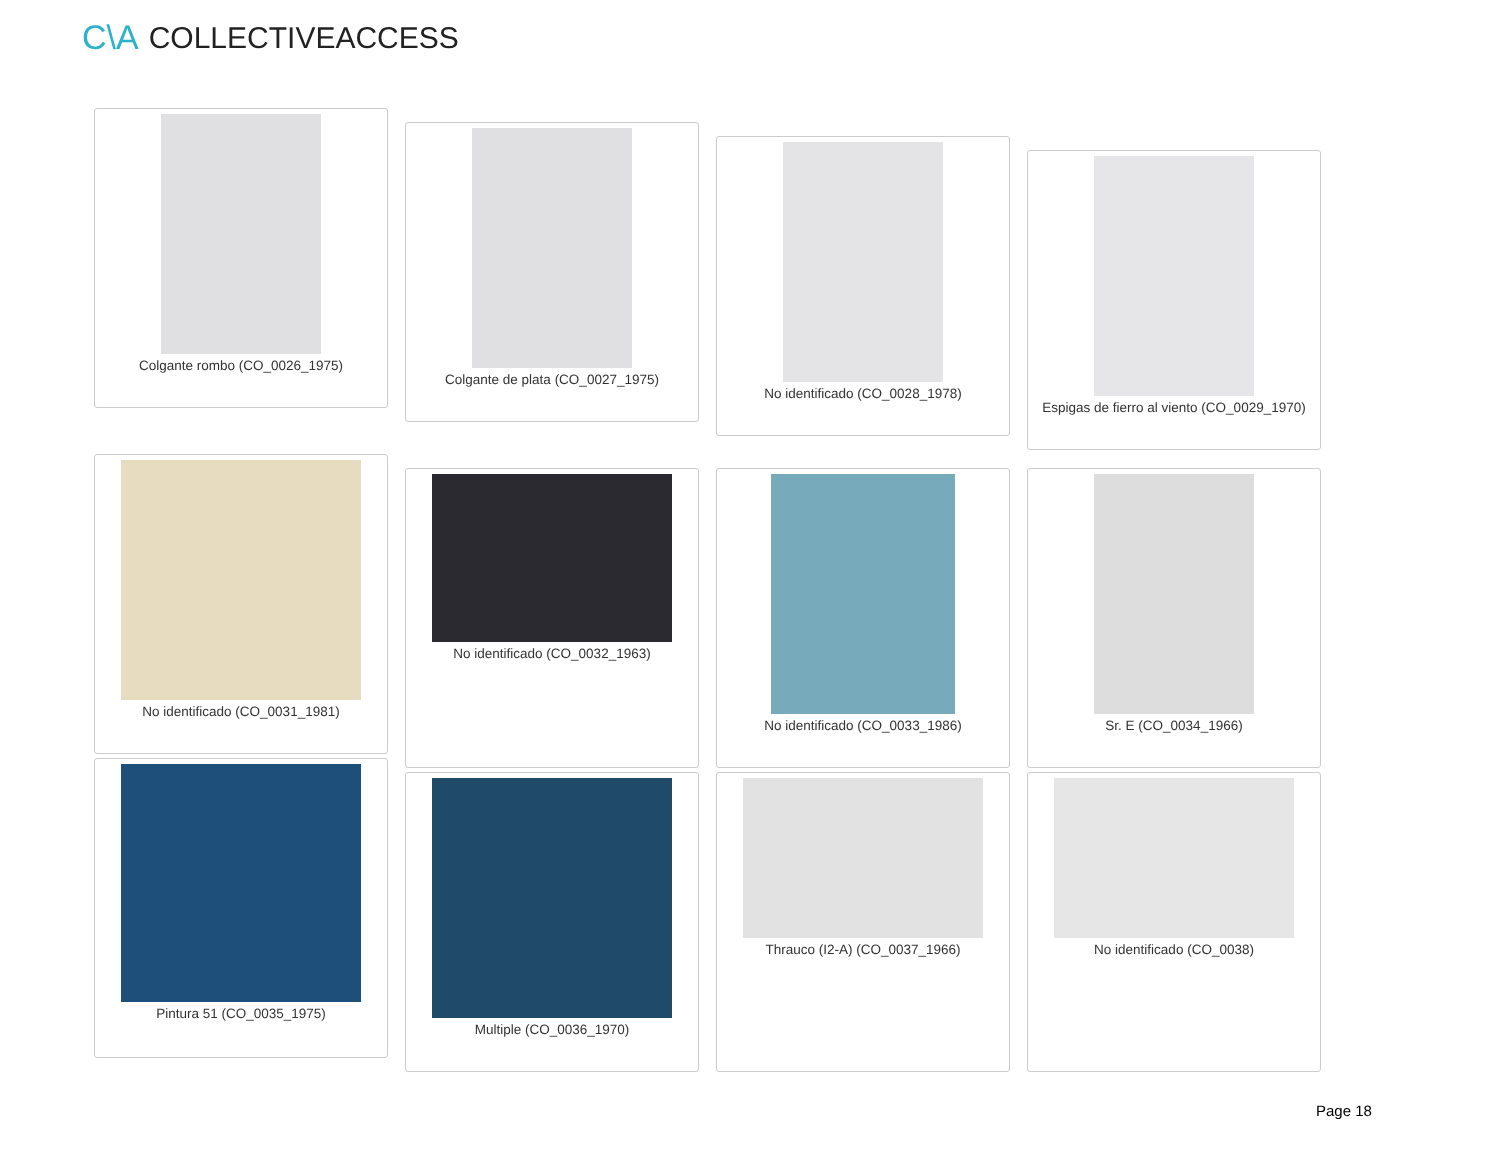C\A COLLECTIVEACCESS
Colgante rombo (CO_0026_1975)
Colgante de plata (CO_0027_1975)
No identificado (CO_0028_1978)
Espigas de fierro al viento (CO_0029_1970)
No identificado (CO_0031_1981)
No identificado (CO_0032_1963) No identificado (CO_0033_1986) Sr. E (CO_0034_1966)
Pintura 51 (CO_0035_1975)
Multiple (CO_0036_1970) Thrauco (I2-A) (CO_0037_1966) No identificado (CO_0038)
Page 18